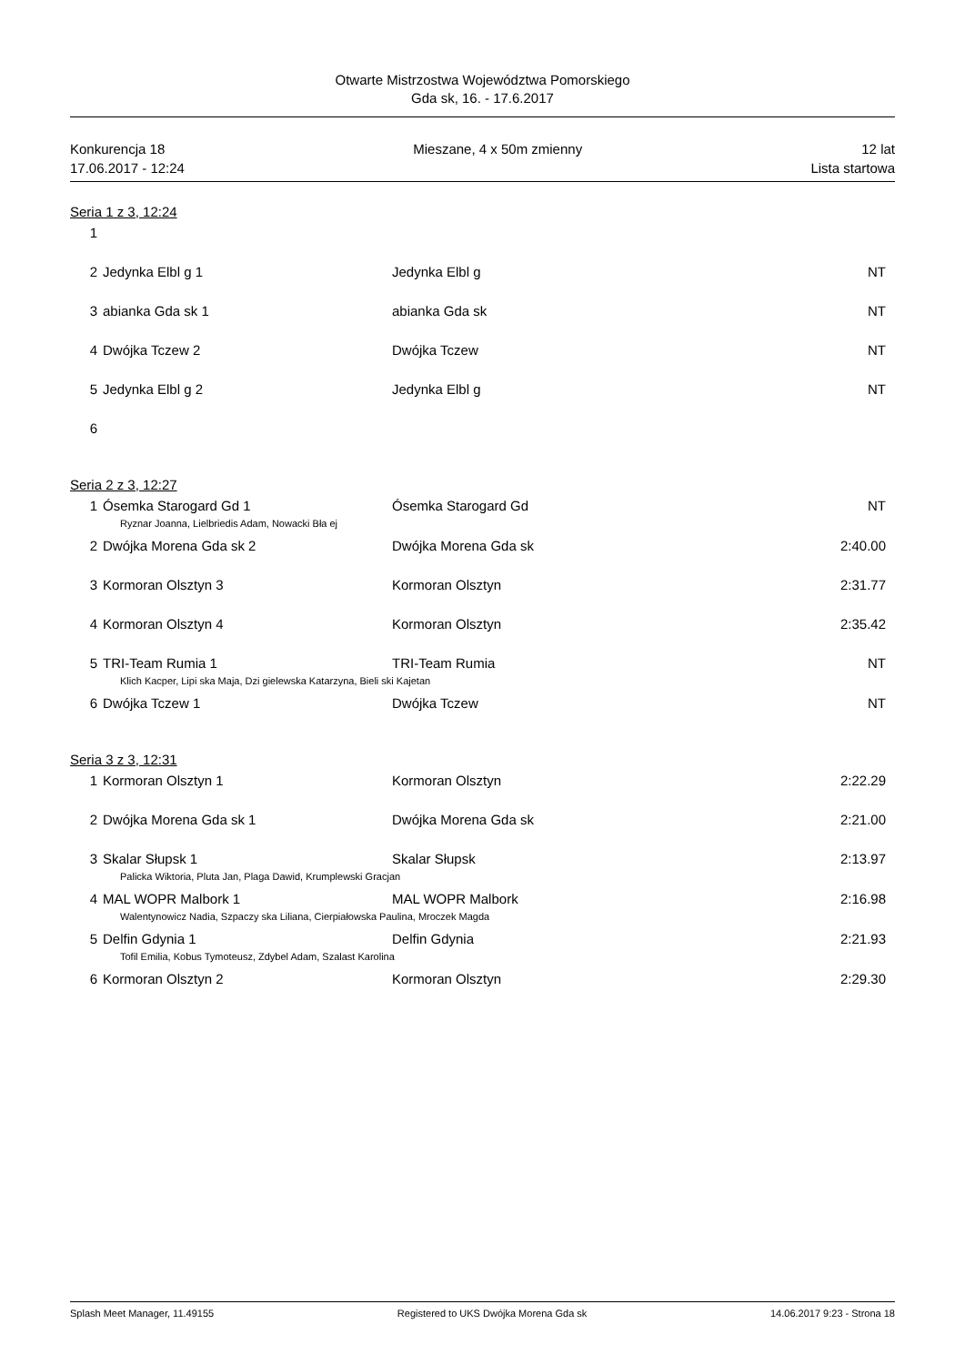Otwarte Mistrzostwa Województwa Pomorskiego
Gda sk, 16. - 17.6.2017
Konkurencja 18
17.06.2017 - 12:24
Mieszane, 4 x 50m zmienny 12 lat
Lista startowa
Seria 1 z 3, 12:24
| 1 | | | |
| 2 | Jedynka Elbl g 1 | Jedynka Elbl g | NT |
| 3 | abianka Gda sk 1 | abianka Gda sk | NT |
| 4 | Dwójka Tczew 2 | Dwójka Tczew | NT |
| 5 | Jedynka Elbl g 2 | Jedynka Elbl g | NT |
| 6 | | | |
Seria 2 z 3, 12:27
| 1 | Ósemka Starogard Gd 1 | Ósemka Starogard Gd | NT |
| Ryznar Joanna, Lielbriedis Adam, Nowacki Bła ej | | | |
| 2 | Dwójka Morena Gda sk 2 | Dwójka Morena Gda sk | 2:40.00 |
| 3 | Kormoran Olsztyn 3 | Kormoran Olsztyn | 2:31.77 |
| 4 | Kormoran Olsztyn 4 | Kormoran Olsztyn | 2:35.42 |
| 5 | TRI-Team Rumia 1 | TRI-Team Rumia | NT |
| Klich Kacper, Lipi ska Maja, Dzi gielewska Katarzyna, Bieli ski Kajetan | | | |
| 6 | Dwójka Tczew 1 | Dwójka Tczew | NT |
Seria 3 z 3, 12:31
| 1 | Kormoran Olsztyn 1 | Kormoran Olsztyn | 2:22.29 |
| 2 | Dwójka Morena Gda sk 1 | Dwójka Morena Gda sk | 2:21.00 |
| 3 | Skalar Słupsk 1 | Skalar Słupsk | 2:13.97 |
| Palicka Wiktoria, Pluta Jan, Plaga Dawid, Krumplewski Gracjan | | | |
| 4 | MAL WOPR Malbork 1 | MAL WOPR Malbork | 2:16.98 |
| Walentynowicz Nadia, Szpaczy ska Liliana, Cierpiałowska Paulina, Mroczek Magda | | | |
| 5 | Delfin Gdynia 1 | Delfin Gdynia | 2:21.93 |
| Tofil Emilia, Kobus Tymoteusz, Zdybel Adam, Szalast Karolina | | | |
| 6 | Kormoran Olsztyn 2 | Kormoran Olsztyn | 2:29.30 |
Splash Meet Manager, 11.49155 Registered to UKS Dwójka Morena Gda sk 14.06.2017 9:23 - Strona 18